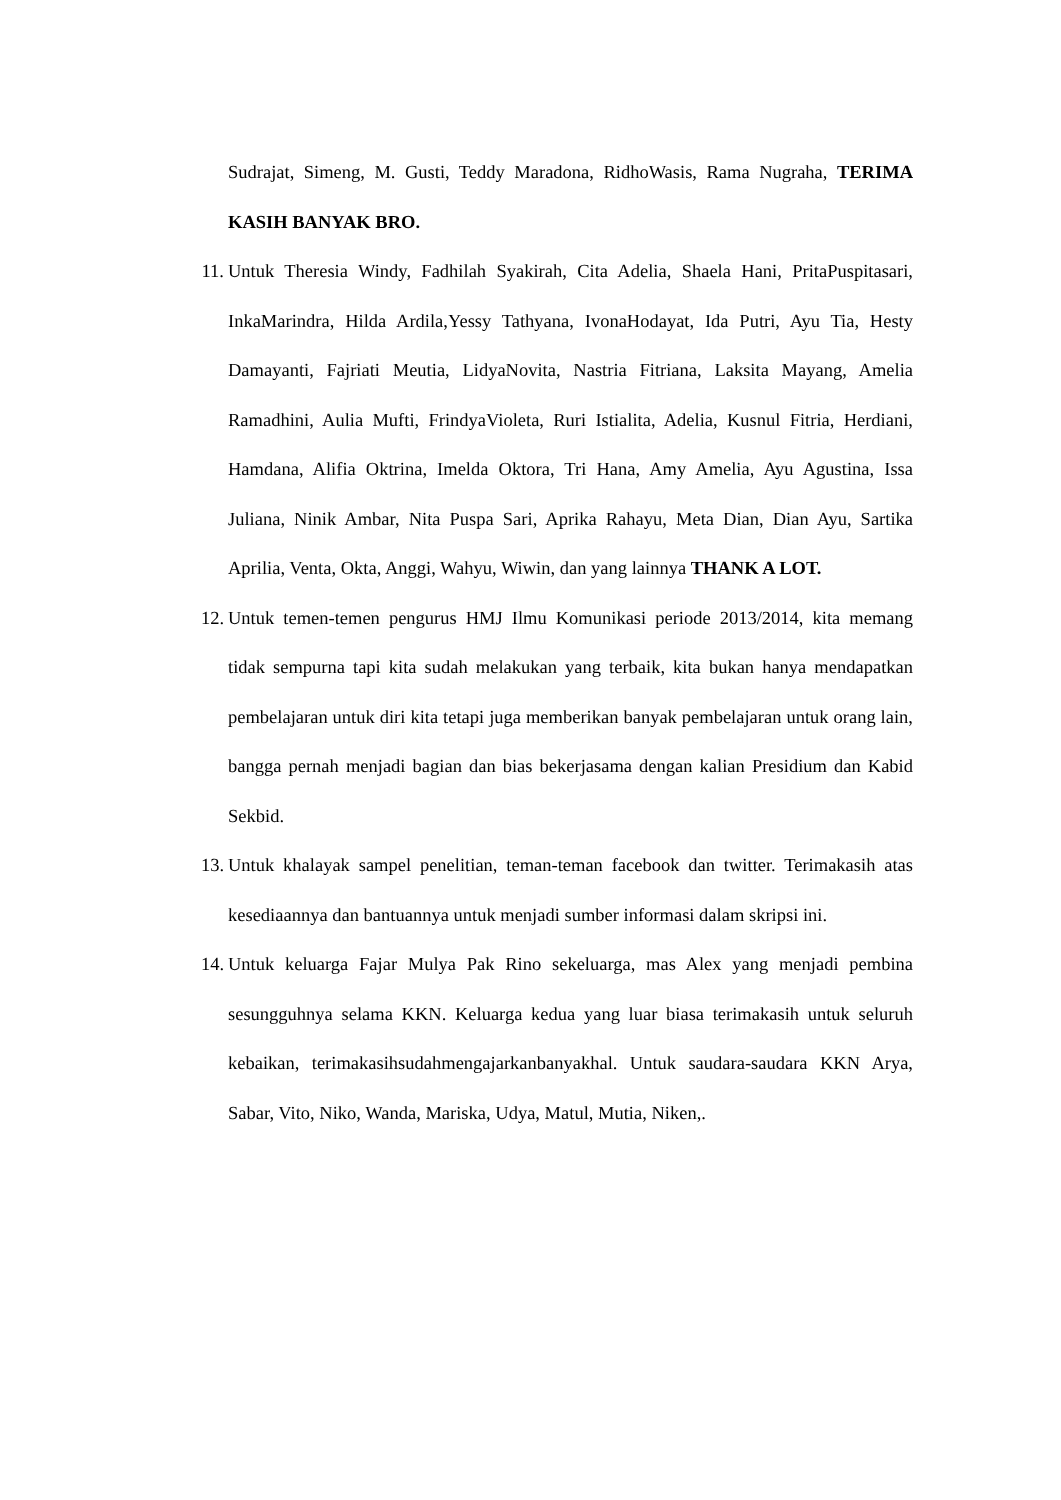Sudrajat, Simeng, M. Gusti, Teddy Maradona, RidhoWasis, Rama Nugraha, TERIMA KASIH BANYAK BRO.
11. Untuk Theresia Windy, Fadhilah Syakirah, Cita Adelia, Shaela Hani, PritaPuspitasari, InkaMarindra, Hilda Ardila,Yessy Tathyana, IvonaHodayat, Ida Putri, Ayu Tia, Hesty Damayanti, Fajriati Meutia, LidyaNovita, Nastria Fitriana, Laksita Mayang, Amelia Ramadhini, Aulia Mufti, FrindyaVioleta, Ruri Istialita, Adelia, Kusnul Fitria, Herdiani, Hamdana, Alifia Oktrina, Imelda Oktora, Tri Hana, Amy Amelia, Ayu Agustina, Issa Juliana, Ninik Ambar, Nita Puspa Sari, Aprika Rahayu, Meta Dian, Dian Ayu, Sartika Aprilia, Venta, Okta, Anggi, Wahyu, Wiwin, dan yang lainnya THANK A LOT.
12. Untuk temen-temen pengurus HMJ Ilmu Komunikasi periode 2013/2014, kita memang tidak sempurna tapi kita sudah melakukan yang terbaik, kita bukan hanya mendapatkan pembelajaran untuk diri kita tetapi juga memberikan banyak pembelajaran untuk orang lain, bangga pernah menjadi bagian dan bias bekerjasama dengan kalian Presidium dan Kabid Sekbid.
13. Untuk khalayak sampel penelitian, teman-teman facebook dan twitter. Terimakasih atas kesediaannya dan bantuannya untuk menjadi sumber informasi dalam skripsi ini.
14. Untuk keluarga Fajar Mulya Pak Rino sekeluarga, mas Alex yang menjadi pembina sesungguhnya selama KKN. Keluarga kedua yang luar biasa terimakasih untuk seluruh kebaikan, terimakasihsudahmengajarkanbanyakhal. Untuk saudara-saudara KKN Arya, Sabar, Vito, Niko, Wanda, Mariska, Udya, Matul, Mutia, Niken,.